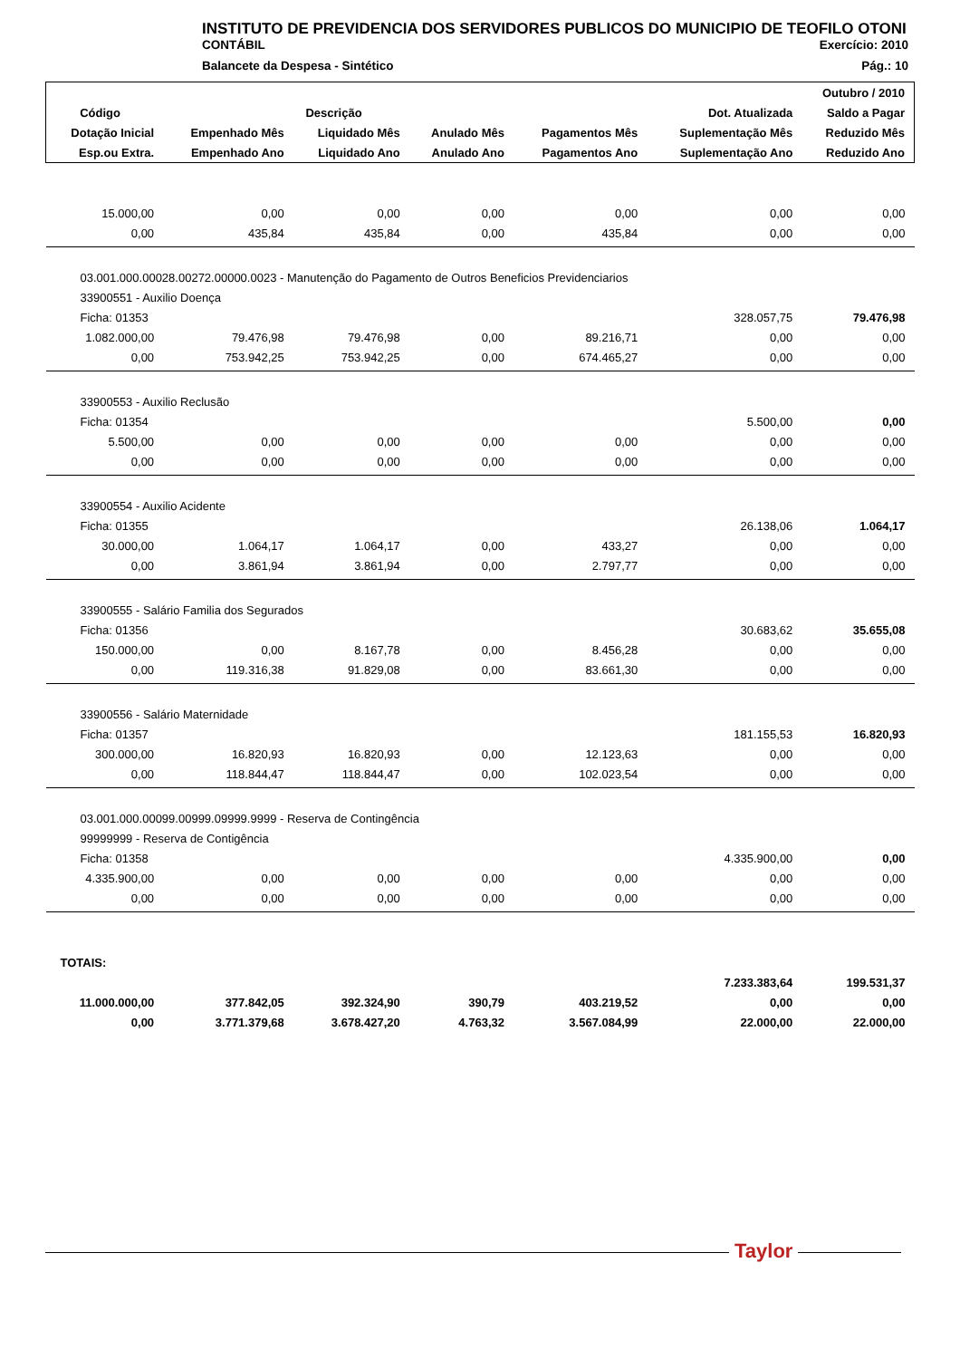INSTITUTO DE PREVIDENCIA DOS SERVIDORES PUBLICOS DO MUNICIPIO DE TEOFILO OTONI
CONTÁBIL Exercício: 2010
Balancete da Despesa - Sintético Pág.: 10
| Outubro / 2010 | | | | | | |
| --- | --- | --- | --- | --- | --- | --- |
| Código | Descrição | | | | Dot. Atualizada | Saldo a Pagar |
| Dotação Inicial | Empenhado Mês | Liquidado Mês | Anulado Mês | Pagamentos Mês | Suplementação Mês | Reduzido Mês |
| Esp.ou Extra. | Empenhado Ano | Liquidado Ano | Anulado Ano | Pagamentos Ano | Suplementação Ano | Reduzido Ano |
| 15.000,00 | 0,00 | 0,00 | 0,00 | 0,00 | 0,00 | 0,00 |
| 0,00 | 435,84 | 435,84 | 0,00 | 435,84 | 0,00 | 0,00 |
| 03.001.000.00028.00272.00000.0023 - Manutenção do Pagamento de Outros Beneficios Previdenciarios | | | | | | |
| 33900551 - Auxilio Doença | | | | | | |
| Ficha: 01353 | | | | | 328.057,75 | 79.476,98 |
| 1.082.000,00 | 79.476,98 | 79.476,98 | 0,00 | 89.216,71 | 0,00 | 0,00 |
| 0,00 | 753.942,25 | 753.942,25 | 0,00 | 674.465,27 | 0,00 | 0,00 |
| 33900553 - Auxilio Reclusão | | | | | | |
| Ficha: 01354 | | | | | 5.500,00 | 0,00 |
| 5.500,00 | 0,00 | 0,00 | 0,00 | 0,00 | 0,00 | 0,00 |
| 0,00 | 0,00 | 0,00 | 0,00 | 0,00 | 0,00 | 0,00 |
| 33900554 - Auxilio Acidente | | | | | | |
| Ficha: 01355 | | | | | 26.138,06 | 1.064,17 |
| 30.000,00 | 1.064,17 | 1.064,17 | 0,00 | 433,27 | 0,00 | 0,00 |
| 0,00 | 3.861,94 | 3.861,94 | 0,00 | 2.797,77 | 0,00 | 0,00 |
| 33900555 - Salário Familia dos Segurados | | | | | | |
| Ficha: 01356 | | | | | 30.683,62 | 35.655,08 |
| 150.000,00 | 0,00 | 8.167,78 | 0,00 | 8.456,28 | 0,00 | 0,00 |
| 0,00 | 119.316,38 | 91.829,08 | 0,00 | 83.661,30 | 0,00 | 0,00 |
| 33900556 - Salário Maternidade | | | | | | |
| Ficha: 01357 | | | | | 181.155,53 | 16.820,93 |
| 300.000,00 | 16.820,93 | 16.820,93 | 0,00 | 12.123,63 | 0,00 | 0,00 |
| 0,00 | 118.844,47 | 118.844,47 | 0,00 | 102.023,54 | 0,00 | 0,00 |
| 03.001.000.00099.00999.09999.9999 - Reserva de Contingência | | | | | | |
| 99999999 - Reserva de Contigência | | | | | | |
| Ficha: 01358 | | | | | 4.335.900,00 | 0,00 |
| 4.335.900,00 | 0,00 | 0,00 | 0,00 | 0,00 | 0,00 | 0,00 |
| 0,00 | 0,00 | 0,00 | 0,00 | 0,00 | 0,00 | 0,00 |
| TOTAIS: | | | | | | |
| | | | | | 7.233.383,64 | 199.531,37 |
| 11.000.000,00 | 377.842,05 | 392.324,90 | 390,79 | 403.219,52 | 0,00 | 0,00 |
| 0,00 | 3.771.379,68 | 3.678.427,20 | 4.763,32 | 3.567.084,99 | 22.000,00 | 22.000,00 |
Taylor